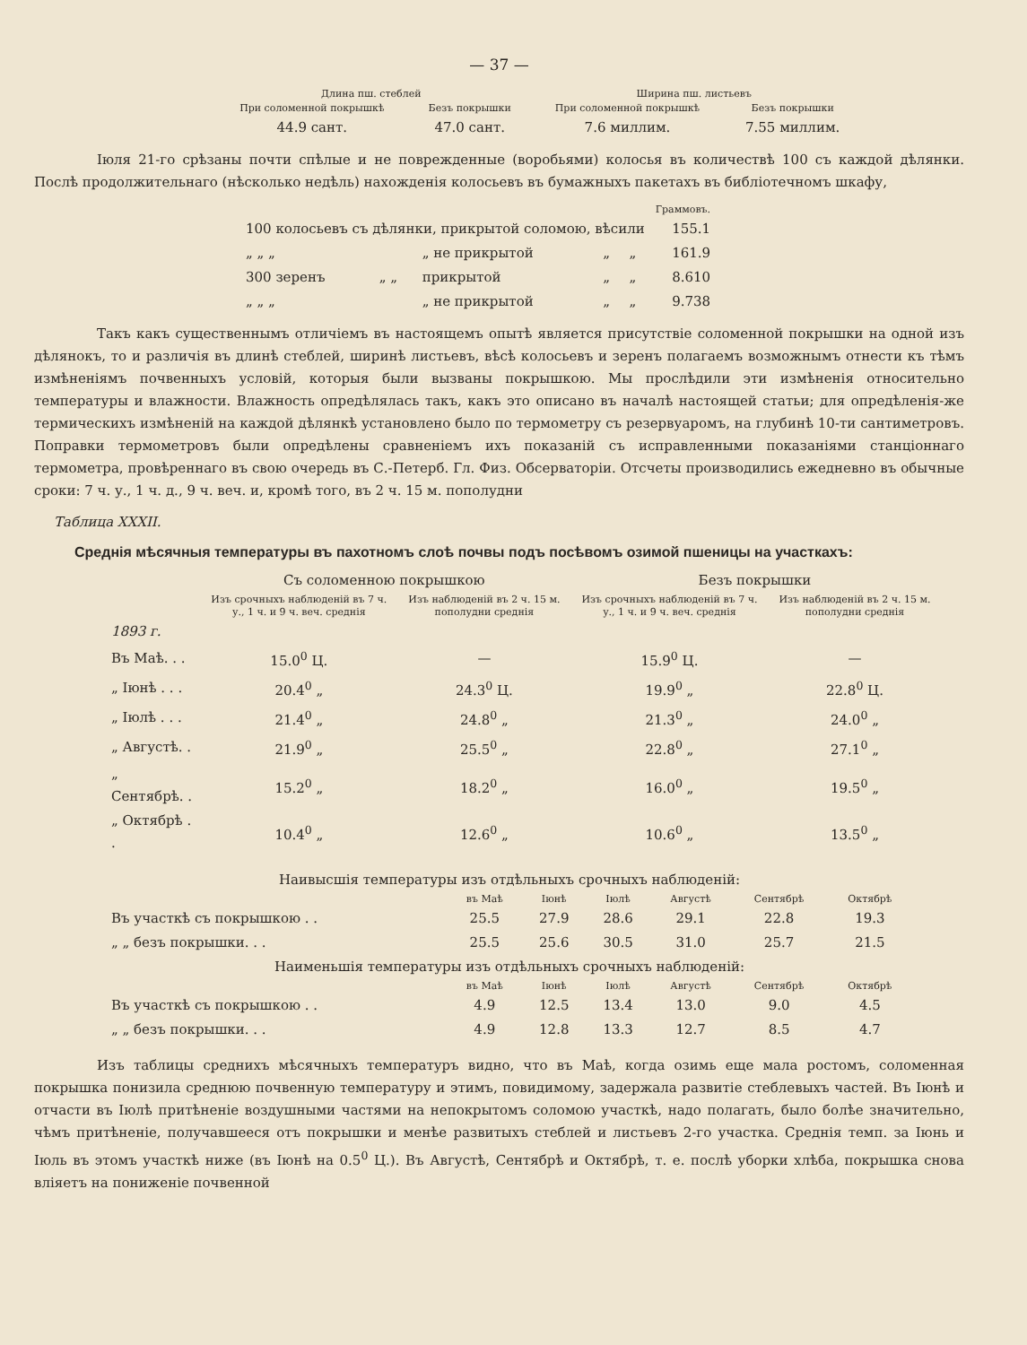— 37 —
| Длина пш. стеблей | | Ширина пш. листьевъ | |
| --- | --- | --- | --- |
| При соломенной покрышкѣ | Безъ покрышки | При соломенной покрышкѣ | Безъ покрышки |
| 44.9 сант. | 47.0 сант. | 7.6 миллим. | 7.55 миллим. |
Іюля 21-го срѣзаны почти спѣлые и не поврежденные (воробьями) колосья въ количествѣ 100 съ каждой дѣлянки. Послѣ продолжительнаго (нѣсколько недѣль) нахожденія колосьевъ въ бумажныхъ пакетахъ въ библіотечномъ шкафу,
| | | | | | Граммовъ. |
| 100 колосьевъ съ дѣлянки, прикрытой соломою, вѣсили | | | | | 155.1 |
| „ „ „ | | „ не прикрытой | „ | „ | 161.9 |
| 300 зеренъ | „ „ | прикрытой | „ | „ | 8.610 |
| „ „ „ | | „ не прикрытой | „ | „ | 9.738 |
Такъ какъ существеннымъ отличіемъ въ настоящемъ опытѣ является присутствіе соломенной покрышки на одной изъ дѣлянокъ, то и различія въ длинѣ стеблей, ширинѣ листьевъ, вѣсѣ колосьевъ и зеренъ полагаемъ возможнымъ отнести къ тѣмъ измѣненіямъ почвенныхъ условій, которыя были вызваны покрышкою. Мы прослѣдили эти измѣненія относительно температуры и влажности. Влажность опредѣлялась такъ, какъ это описано въ началѣ настоящей статьи; для опредѣленія-же термическихъ измѣненій на каждой дѣлянкѣ установлено было по термометру съ резервуаромъ, на глубинѣ 10-ти сантиметровъ. Поправки термометровъ были опредѣлены сравненіемъ ихъ показаній съ исправленными показаніями станціоннаго термометра, провѣреннаго въ свою очередь въ С.-Петерб. Гл. Физ. Обсерваторіи. Отсчеты производились ежедневно въ обычные сроки: 7 ч. у., 1 ч. д., 9 ч. веч. и, кромѣ того, въ 2 ч. 15 м. пополудни
Таблица XXXII.
Среднія мѣсячныя температуры въ пахотномъ слоѣ почвы подъ посѣвомъ озимой пшеницы на участкахъ:
| | Съ соломенною покрышкою | | Безъ покрышки | |
| --- | --- | --- | --- | --- |
| | Изъ срочныхъ наблюденій въ 7 ч. у., 1 ч. и 9 ч. веч. среднія | Изъ наблюденій въ 2 ч. 15 м. пополудни среднія | Изъ срочныхъ наблюденій въ 7 ч. у., 1 ч. и 9 ч. веч. среднія | Изъ наблюденій въ 2 ч. 15 м. пополудни среднія |
| 1893 г. | | | | |
| Въ Маѣ. . . | 15.0<sup>0</sup> Ц. | — | 15.9<sup>0</sup> Ц. | — |
| „ Іюнѣ . . . | 20.4<sup>0</sup> „ | 24.3<sup>0</sup> Ц. | 19.9<sup>0</sup> „ | 22.8<sup>0</sup> Ц. |
| „ Іюлѣ . . . | 21.4<sup>0</sup> „ | 24.8<sup>0</sup> „ | 21.3<sup>0</sup> „ | 24.0<sup>0</sup> „ |
| „ Августѣ. . | 21.9<sup>0</sup> „ | 25.5<sup>0</sup> „ | 22.8<sup>0</sup> „ | 27.1<sup>0</sup> „ |
| „ Сентябрѣ. . | 15.2<sup>0</sup> „ | 18.2<sup>0</sup> „ | 16.0<sup>0</sup> „ | 19.5<sup>0</sup> „ |
| „ Октябрѣ . . | 10.4<sup>0</sup> „ | 12.6<sup>0</sup> „ | 10.6<sup>0</sup> „ | 13.5<sup>0</sup> „ |
| Наивысшія температуры изъ отдѣльныхъ срочныхъ наблюденій: | | | | | | |
| --- | --- | --- | --- | --- | --- | --- |
| | въ Маѣ | Іюнѣ | Іюлѣ | Августѣ | Сентябрѣ | Октябрѣ |
| Въ участкѣ съ покрышкою . . | 25.5 | 27.9 | 28.6 | 29.1 | 22.8 | 19.3 |
| „ „ безъ покрышки. . . | 25.5 | 25.6 | 30.5 | 31.0 | 25.7 | 21.5 |
| Наименьшія температуры изъ отдѣльныхъ срочныхъ наблюденій: | | | | | | |
| | въ Маѣ | Іюнѣ | Іюлѣ | Августѣ | Сентябрѣ | Октябрѣ |
| Въ участкѣ съ покрышкою . . | 4.9 | 12.5 | 13.4 | 13.0 | 9.0 | 4.5 |
| „ „ безъ покрышки. . . | 4.9 | 12.8 | 13.3 | 12.7 | 8.5 | 4.7 |
Изъ таблицы среднихъ мѣсячныхъ температуръ видно, что въ Маѣ, когда озимь еще мала ростомъ, соломенная покрышка понизила среднюю почвенную температуру и этимъ, повидимому, задержала развитіе стеблевыхъ частей. Въ Іюнѣ и отчасти въ Іюлѣ притѣненіе воздушными частями на непокрытомъ соломою участкѣ, надо полагать, было болѣе значительно, чѣмъ притѣненіе, получавшееся отъ покрышки и менѣе развитыхъ стеблей и листьевъ 2-го участка. Среднія темп. за Іюнь и Іюль въ этомъ участкѣ ниже (въ Іюнѣ на 0.5<sup>0</sup> Ц.). Въ Августѣ, Сентябрѣ и Октябрѣ, т. е. послѣ уборки хлѣба, покрышка снова вліяетъ на пониженіе почвенной